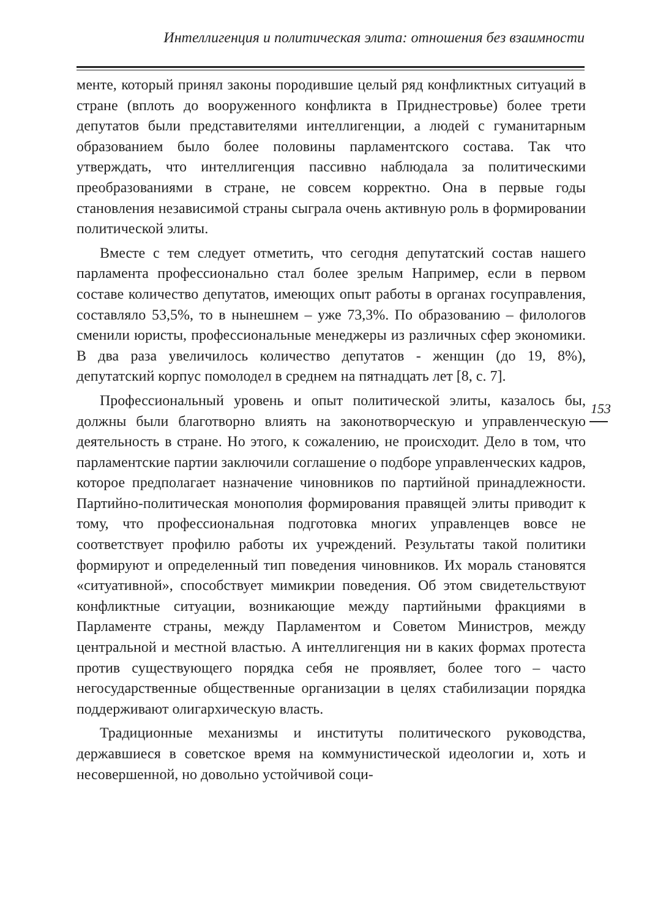Интеллигенция и политическая элита: отношения без взаимности
менте, который принял законы породившие целый ряд конфликтных ситуаций в стране (вплоть до вооруженного конфликта в Приднестровье) более трети депутатов были представителями интеллигенции, а людей с гуманитарным образованием было более половины парламентского состава. Так что утверждать, что интеллигенция пассивно наблюдала за политическими преобразованиями в стране, не совсем корректно. Она в первые годы становления независимой страны сыграла очень активную роль в формировании политической элиты.
Вместе с тем следует отметить, что сегодня депутатский состав нашего парламента профессионально стал более зрелым Например, если в первом составе количество депутатов, имеющих опыт работы в органах госуправления, составляло 53,5%, то в нынешнем – уже 73,3%. По образованию – филологов сменили юристы, профессиональные менеджеры из различных сфер экономики. В два раза увеличилось количество депутатов - женщин (до 19, 8%), депутатский корпус помолодел в среднем на пятнадцать лет [8, с. 7].
Профессиональный уровень и опыт политической элиты, казалось бы, должны были благотворно влиять на законотворческую и управленческую деятельность в стране. Но этого, к сожалению, не происходит. Дело в том, что парламентские партии заключили соглашение о подборе управленческих кадров, которое предполагает назначение чиновников по партийной принадлежности. Партийно-политическая монополия формирования правящей элиты приводит к тому, что профессиональная подготовка многих управленцев вовсе не соответствует профилю работы их учреждений. Результаты такой политики формируют и определенный тип поведения чиновников. Их мораль становятся «ситуативной», способствует мимикрии поведения. Об этом свидетельствуют конфликтные ситуации, возникающие между партийными фракциями в Парламенте страны, между Парламентом и Советом Министров, между центральной и местной властью. А интеллигенция ни в каких формах протеста против существующего порядка себя не проявляет, более того – часто негосударственные общественные организации в целях стабилизации порядка поддерживают олигархическую власть.
Традиционные механизмы и институты политического руководства, державшиеся в советское время на коммунистической идеологии и, хоть и несовершенной, но довольно устойчивой соци-
153